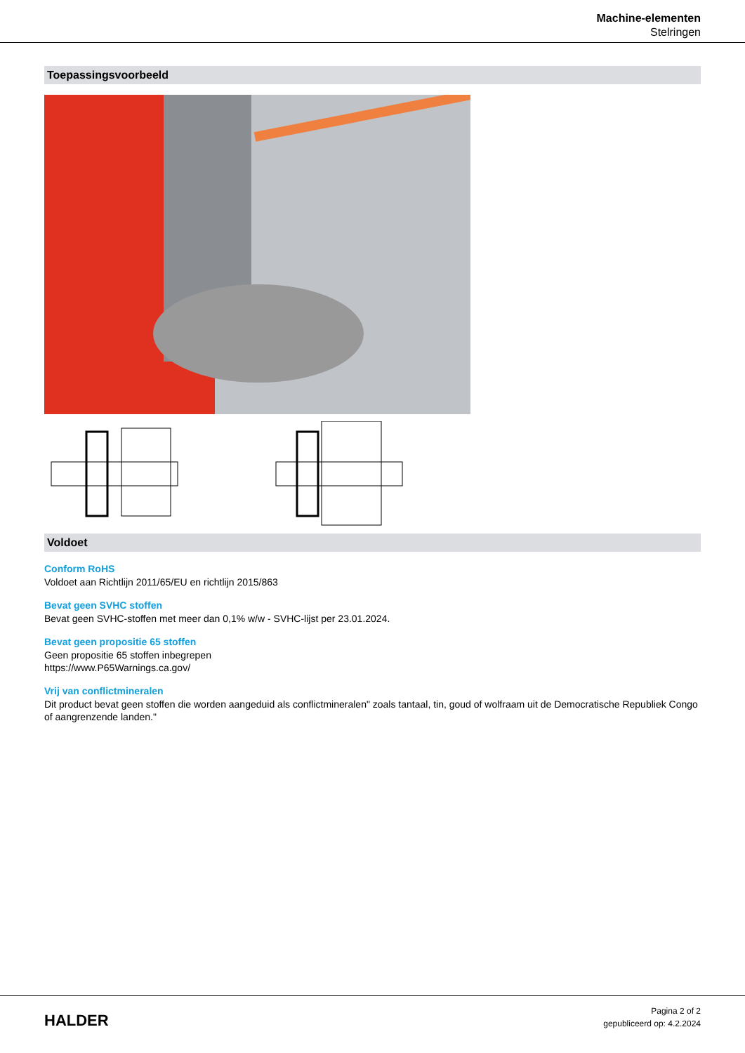Machine-elementen
Stelringen
Toepassingsvoorbeeld
Voldoet
Conform RoHS
Voldoet aan Richtlijn 2011/65/EU en richtlijn 2015/863
Bevat geen SVHC stoffen
Bevat geen SVHC-stoffen met meer dan 0,1% w/w - SVHC-lijst per 23.01.2024.
Bevat geen propositie 65 stoffen
Geen propositie 65 stoffen inbegrepen
https://www.P65Warnings.ca.gov/
Vrij van conflictmineralen
Dit product bevat geen stoffen die worden aangeduid als conflictmineralen" zoals tantaal, tin, goud of wolfraam uit de Democratische Republiek Congo of aangrenzende landen."
HALDER
Pagina 2 of 2
gepubliceerd op: 4.2.2024